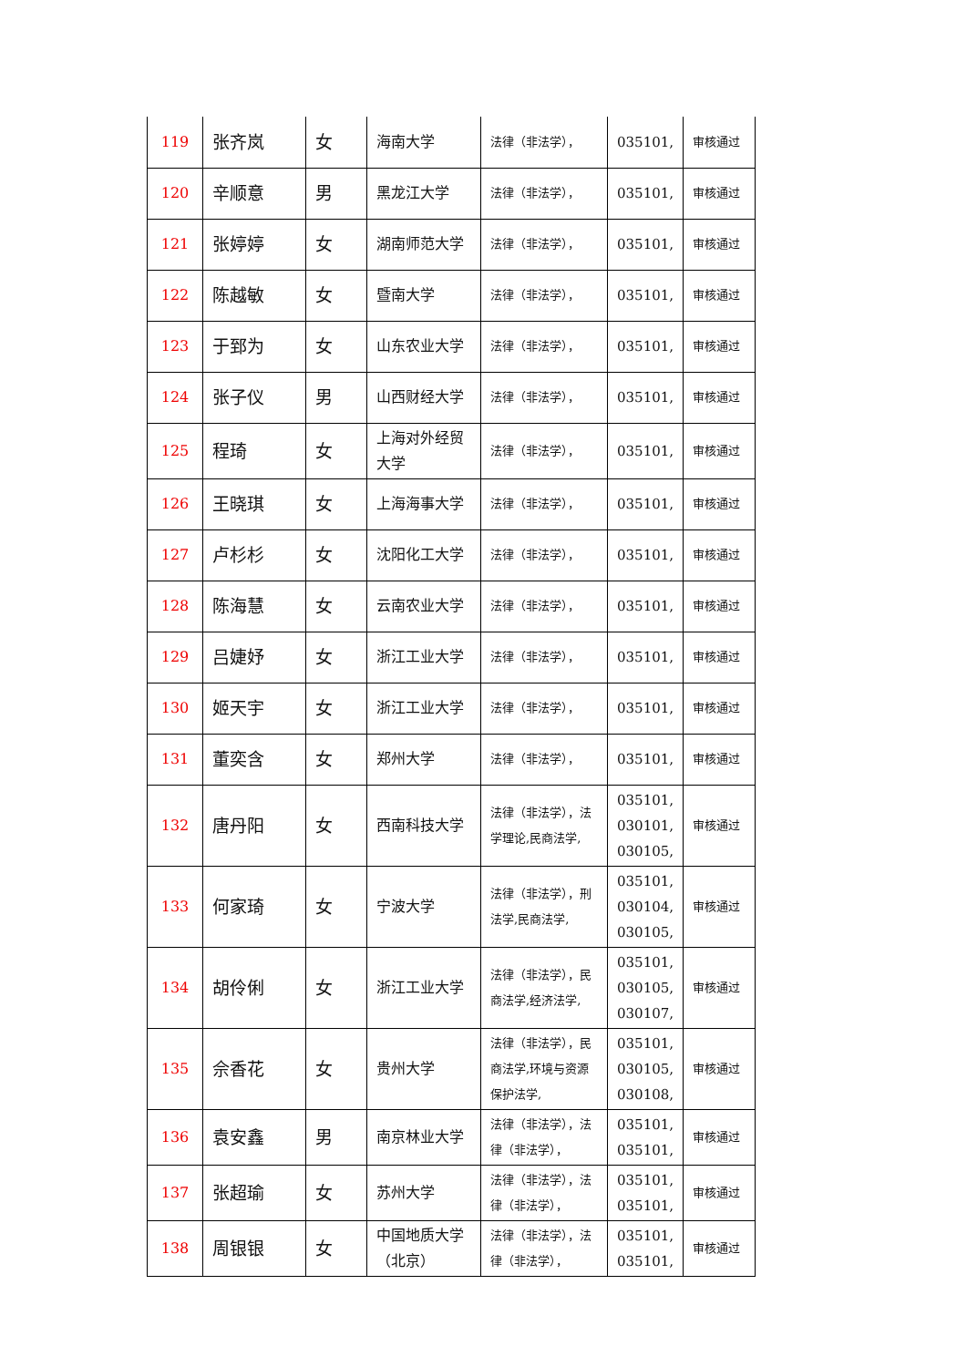| 119 | 张齐岚 | 女 | 海南大学 | 法律（非法学）， | 035101, | 审核通过 |
| 120 | 辛顺意 | 男 | 黑龙江大学 | 法律（非法学）， | 035101, | 审核通过 |
| 121 | 张婷婷 | 女 | 湖南师范大学 | 法律（非法学）， | 035101, | 审核通过 |
| 122 | 陈越敏 | 女 | 暨南大学 | 法律（非法学）， | 035101, | 审核通过 |
| 123 | 于郅为 | 女 | 山东农业大学 | 法律（非法学）， | 035101, | 审核通过 |
| 124 | 张子仪 | 男 | 山西财经大学 | 法律（非法学）， | 035101, | 审核通过 |
| 125 | 程琦 | 女 | 上海对外经贸大学 | 法律（非法学）， | 035101, | 审核通过 |
| 126 | 王晓琪 | 女 | 上海海事大学 | 法律（非法学）， | 035101, | 审核通过 |
| 127 | 卢杉杉 | 女 | 沈阳化工大学 | 法律（非法学）， | 035101, | 审核通过 |
| 128 | 陈海慧 | 女 | 云南农业大学 | 法律（非法学）， | 035101, | 审核通过 |
| 129 | 吕婕妤 | 女 | 浙江工业大学 | 法律（非法学）， | 035101, | 审核通过 |
| 130 | 姬天宇 | 女 | 浙江工业大学 | 法律（非法学）， | 035101, | 审核通过 |
| 131 | 董奕含 | 女 | 郑州大学 | 法律（非法学）， | 035101, | 审核通过 |
| 132 | 唐丹阳 | 女 | 西南科技大学 | 法律（非法学），法学理论,民商法学, | 035101, 030101, 030105, | 审核通过 |
| 133 | 何家琦 | 女 | 宁波大学 | 法律（非法学），刑法学,民商法学, | 035101, 030104, 030105, | 审核通过 |
| 134 | 胡伶俐 | 女 | 浙江工业大学 | 法律（非法学），民商法学,经济法学, | 035101, 030105, 030107, | 审核通过 |
| 135 | 佘香花 | 女 | 贵州大学 | 法律（非法学），民商法学,环境与资源保护法学, | 035101, 030105, 030108, | 审核通过 |
| 136 | 袁安鑫 | 男 | 南京林业大学 | 法律（非法学），法律（非法学）， | 035101, 035101, | 审核通过 |
| 137 | 张超瑜 | 女 | 苏州大学 | 法律（非法学），法律（非法学）， | 035101, 035101, | 审核通过 |
| 138 | 周银银 | 女 | 中国地质大学（北京） | 法律（非法学），法律（非法学）， | 035101, 035101, | 审核通过 |